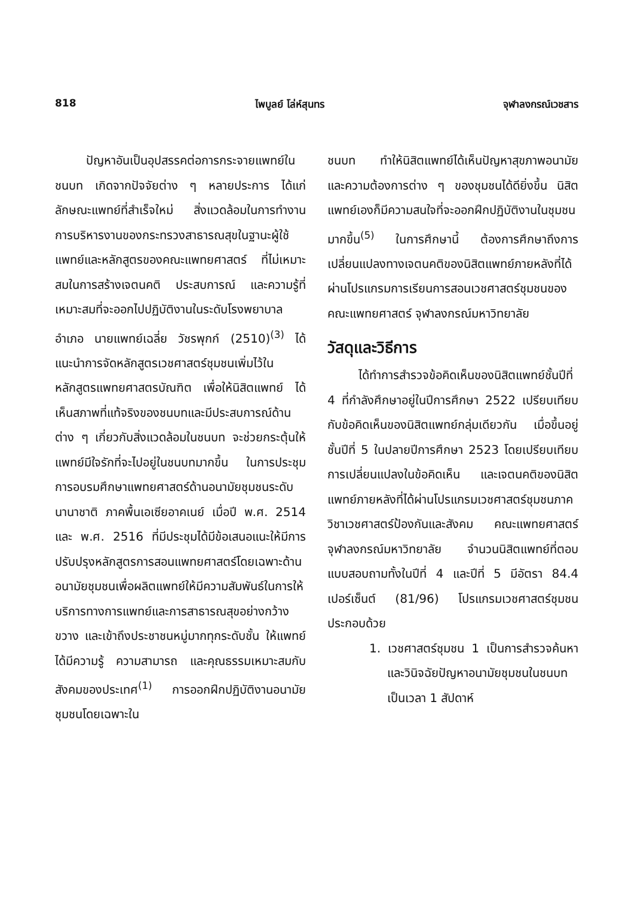818 ไพบูลย์ โล่ห์สุนทร จุฬาลงกรณ์เวชสาร
ปัญหาอันเป็นอุปสรรคต่อการกระจายแพทย์ในชนบท เกิดจากปัจจัยต่าง ๆ หลายประการ ได้แก่ ลักษณะแพทย์ที่สำเร็จใหม่ สิ่งแวดล้อมในการทำงาน การบริหารงานของกระทรวงสาธารณสุขในฐานะผู้ใช้แพทย์และหลักสูตรของคณะแพทยศาสตร์ ที่ไม่เหมาะสมในการสร้างเจตนคติ ประสบการณ์ และความรู้ที่เหมาะสมที่จะออกไปปฏิบัติงานในระดับโรงพยาบาลอำเภอ นายแพทย์เฉลี่ย วัชรพุกก์ (2510)<sup>(3)</sup> ได้แนะนำการจัดหลักสูตรเวชศาสตร์ชุมชนเพิ่มไว้ในหลักสูตรแพทยศาสตรบัณฑิต เพื่อให้นิสิตแพทย์ ได้เห็นสภาพที่แท้จริงของชนบทและมีประสบการณ์ด้านต่าง ๆ เกี่ยวกับสิ่งแวดล้อมในชนบท จะช่วยกระตุ้นให้แพทย์มีใจรักที่จะไปอยู่ในชนบทมากขึ้น ในการประชุมการอบรมศึกษาแพทยศาสตร์ด้านอนามัยชุมชนระดับนานาชาติ ภาคพื้นเอเซียอาคเนย์ เมื่อปี พ.ศ. 2514 และ พ.ศ. 2516 ที่มีประชุมได้มีข้อเสนอแนะให้มีการปรับปรุงหลักสูตรการสอนแพทยศาสตร์โดยเฉพาะด้านอนามัยชุมชนเพื่อผลิตแพทย์ให้มีความสัมพันธ์ในการให้บริการทางการแพทย์และการสาธารณสุขอย่างกว้างขวาง และเข้าถึงประชาชนหมู่มากทุกระดับชั้น ให้แพทย์ได้มีความรู้ ความสามารถ และคุณธรรมเหมาะสมกับสังคมของประเทศ<sup>(1)</sup> การออกฝึกปฏิบัติงานอนามัยชุมชนโดยเฉพาะใน
ชนบท ทำให้นิสิตแพทย์ได้เห็นปัญหาสุขภาพอนามัย และความต้องการต่าง ๆ ของชุมชนได้ดียิ่งขึ้น นิสิตแพทย์เองก็มีความสนใจที่จะออกฝึกปฏิบัติงานในชุมชนมากขึ้น<sup>(5)</sup> ในการศึกษานี้ ต้องการศึกษาถึงการเปลี่ยนแปลงทางเจตนคติของนิสิตแพทย์ภายหลังที่ได้ผ่านโปรแกรมการเรียนการสอนเวชศาสตร์ชุมชนของคณะแพทยศาสตร์ จุฬาลงกรณ์มหาวิทยาลัย
วัสดุและวิธีการ
ได้ทำการสำรวจข้อคิดเห็นของนิสิตแพทย์ชั้นปีที่ 4 ที่กำลังศึกษาอยู่ในปีการศึกษา 2522 เปรียบเทียบกับข้อคิดเห็นของนิสิตแพทย์กลุ่มเดียวกัน เมื่อขึ้นอยู่ชั้นปีที่ 5 ในปลายปีการศึกษา 2523 โดยเปรียบเทียบการเปลี่ยนแปลงในข้อคิดเห็น และเจตนคติของนิสิตแพทย์ภายหลังที่ได้ผ่านโปรแกรมเวชศาสตร์ชุมชนภาควิชาเวชศาสตร์ป้องกันและสังคม คณะแพทยศาสตร์ จุฬาลงกรณ์มหาวิทยาลัย จำนวนนิสิตแพทย์ที่ตอบแบบสอบถามทั้งในปีที่ 4 และปีที่ 5 มีอัตรา 84.4 เปอร์เซ็นต์ (81/96) โปรแกรมเวชศาสตร์ชุมชน ประกอบด้วย
1. เวชศาสตร์ชุมชน 1 เป็นการสำรวจค้นหาและวินิจฉัยปัญหาอนามัยชุมชนในชนบทเป็นเวลา 1 สัปดาห์